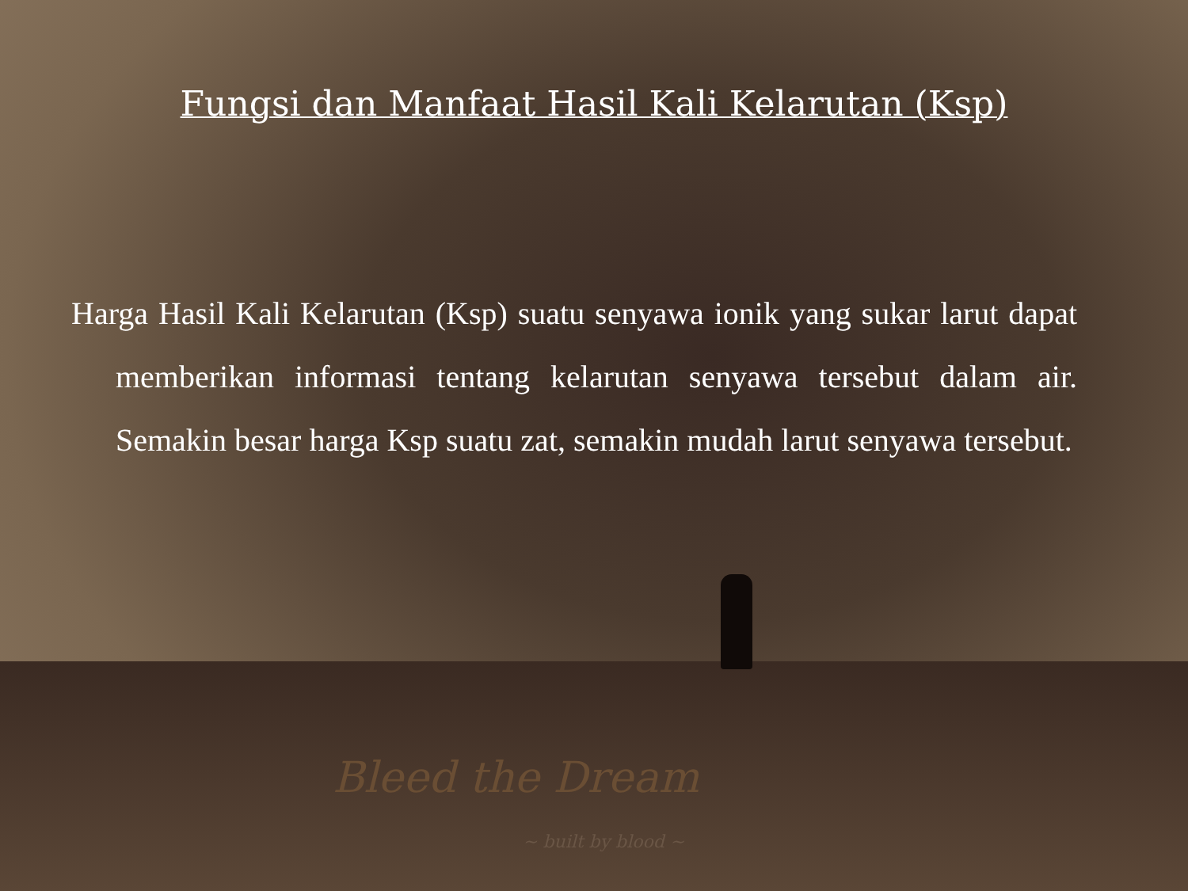Fungsi dan Manfaat Hasil Kali Kelarutan (Ksp)
Harga Hasil Kali Kelarutan (Ksp) suatu senyawa ionik yang sukar larut dapat memberikan informasi tentang kelarutan senyawa tersebut dalam air. Semakin besar harga Ksp suatu zat, semakin mudah larut senyawa tersebut.
Bleed the Dream
~ built by blood ~